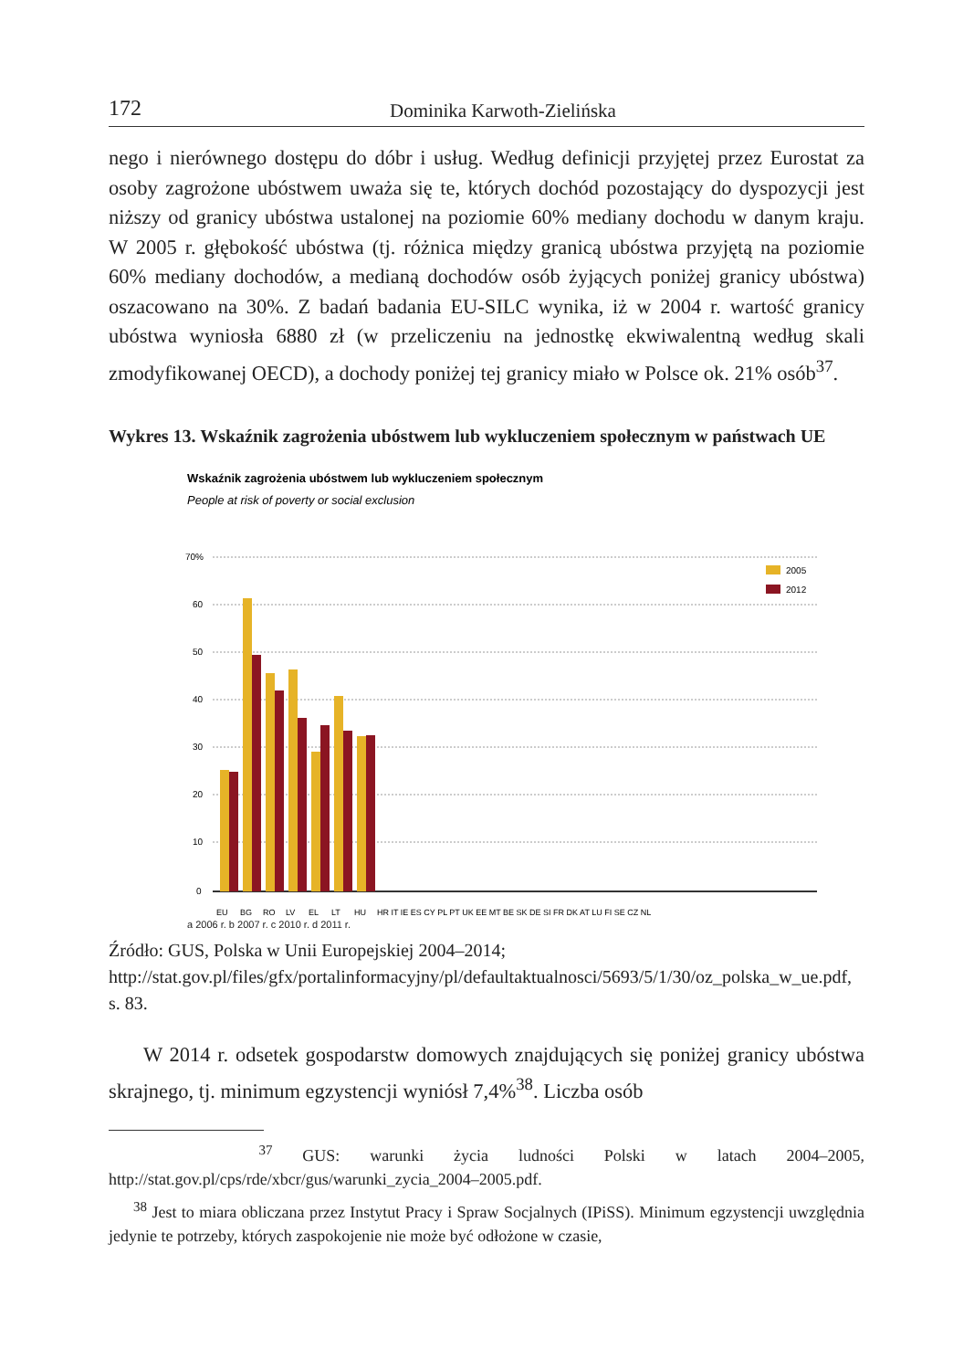172 Dominika Karwoth-Zielińska
nego i nierównego dostępu do dóbr i usług. Według definicji przyjętej przez Eurostat za osoby zagrożone ubóstwem uważa się te, których dochód pozostający do dyspozycji jest niższy od granicy ubóstwa ustalonej na poziomie 60% mediany dochodu w danym kraju. W 2005 r. głębokość ubóstwa (tj. różnica między granicą ubóstwa przyjętą na poziomie 60% mediany dochodów, a medianą dochodów osób żyjących poniżej granicy ubóstwa) oszacowano na 30%. Z badań badania EU-SILC wynika, iż w 2004 r. wartość granicy ubóstwa wyniosła 6880 zł (w przeliczeniu na jednostkę ekwiwalentną według skali zmodyfikowanej OECD), a dochody poniżej tej granicy miało w Polsce ok. 21% osób<sup>37</sup>.
Wykres 13. Wskaźnik zagrożenia ubóstwem lub wykluczeniem społecznym w państwach UE
Wskaźnik zagrożenia ubóstwem lub wykluczeniem społecznym
People at risk of poverty or social exclusion
70%
60
50
40
30
20
10
0
2005
2012
EU
BG
RO
LV
EL
LT
HU
HR IT IE ES CY PL PT UK EE MT BE SK DE SI FR DK AT LU FI SE CZ NL
a 2006 r. b 2007 r. c 2010 r. d 2011 r.
Źródło: GUS, Polska w Unii Europejskiej 2004–2014; http://stat.gov.pl/files/gfx/portalinformacyjny/pl/defaultaktualnosci/5693/5/1/30/oz_polska_w_ue.pdf, s. 83.
W 2014 r. odsetek gospodarstw domowych znajdujących się poniżej granicy ubóstwa skrajnego, tj. minimum egzystencji wyniósł 7,4%<sup>38</sup>. Liczba osób
<sup>37</sup> GUS: warunki życia ludności Polski w latach 2004–2005, http://stat.gov.pl/cps/rde/xbcr/gus/warunki_zycia_2004–2005.pdf.
<sup>38</sup> Jest to miara obliczana przez Instytut Pracy i Spraw Socjalnych (IPiSS). Minimum egzystencji uwzględnia jedynie te potrzeby, których zaspokojenie nie może być odłożone w czasie,